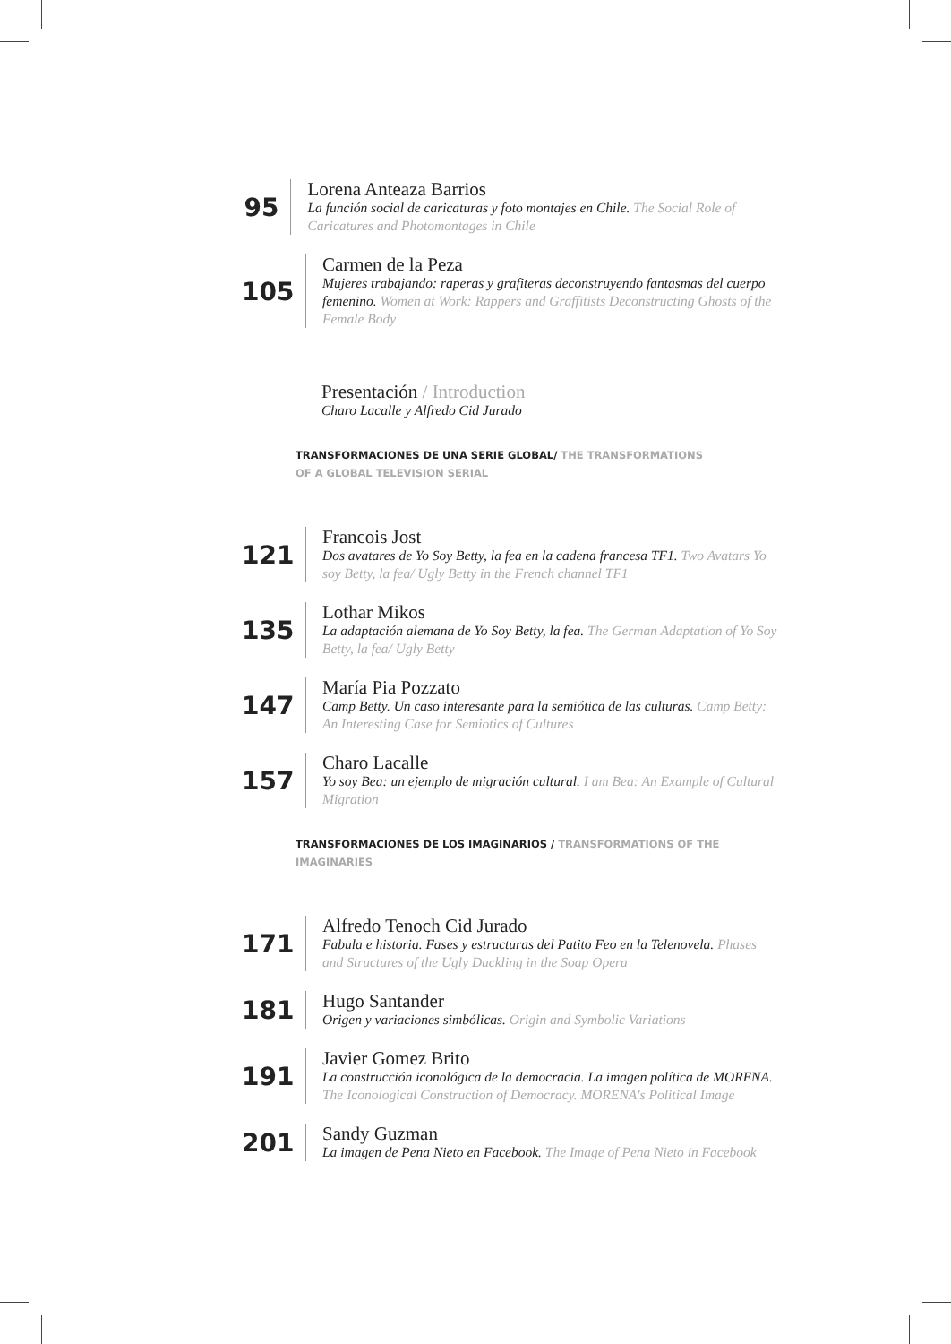95
Lorena Anteaza Barrios
La función social de caricaturas y foto montajes en Chile. The Social Role of Caricatures and Photomontages in Chile
105
Carmen de la Peza
Mujeres trabajando: raperas y grafiteras deconstruyendo fantasmas del cuerpo femenino. Women at Work: Rappers and Graffitists Deconstructing Ghosts of the Female Body
Presentación / Introduction
Charo Lacalle y Alfredo Cid Jurado
TRANSFORMACIONES DE UNA SERIE GLOBAL/ THE TRANSFORMATIONS OF A GLOBAL TELEVISION SERIAL
121
Francois Jost
Dos avatares de Yo Soy Betty, la fea en la cadena francesa TF1. Two Avatars Yo soy Betty, la fea/ Ugly Betty in the French channel TF1
135
Lothar Mikos
La adaptación alemana de Yo Soy Betty, la fea. The German Adaptation of Yo Soy Betty, la fea/ Ugly Betty
147
María Pia Pozzato
Camp Betty. Un caso interesante para la semiótica de las culturas. Camp Betty: An Interesting Case for Semiotics of Cultures
157
Charo Lacalle
Yo soy Bea: un ejemplo de migración cultural. I am Bea: An Example of Cultural Migration
TRANSFORMACIONES DE LOS IMAGINARIOS / TRANSFORMATIONS OF THE IMAGINARIES
171
Alfredo Tenoch Cid Jurado
Fabula e historia. Fases y estructuras del Patito Feo en la Telenovela. Phases and Structures of the Ugly Duckling in the Soap Opera
181
Hugo Santander
Origen y variaciones simbólicas. Origin and Symbolic Variations
191
Javier Gomez Brito
La construcción iconológica de la democracia. La imagen política de MORENA. The Iconological Construction of Democracy. MORENA's Political Image
201
Sandy Guzman
La imagen de Pena Nieto en Facebook. The Image of Pena Nieto in Facebook